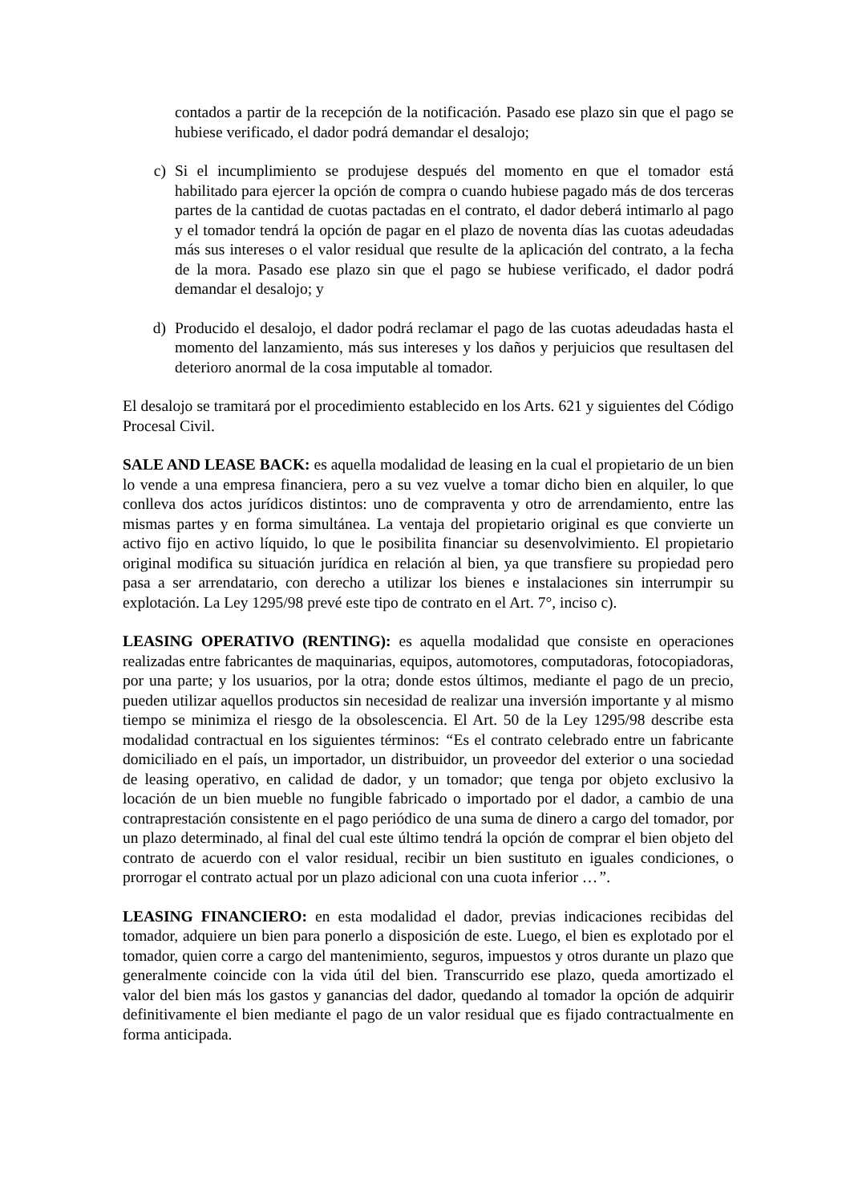contados a partir de la recepción de la notificación. Pasado ese plazo sin que el pago se hubiese verificado, el dador podrá demandar el desalojo;
c) Si el incumplimiento se produjese después del momento en que el tomador está habilitado para ejercer la opción de compra o cuando hubiese pagado más de dos terceras partes de la cantidad de cuotas pactadas en el contrato, el dador deberá intimarlo al pago y el tomador tendrá la opción de pagar en el plazo de noventa días las cuotas adeudadas más sus intereses o el valor residual que resulte de la aplicación del contrato, a la fecha de la mora. Pasado ese plazo sin que el pago se hubiese verificado, el dador podrá demandar el desalojo; y
d) Producido el desalojo, el dador podrá reclamar el pago de las cuotas adeudadas hasta el momento del lanzamiento, más sus intereses y los daños y perjuicios que resultasen del deterioro anormal de la cosa imputable al tomador.
El desalojo se tramitará por el procedimiento establecido en los Arts. 621 y siguientes del Código Procesal Civil.
SALE AND LEASE BACK: es aquella modalidad de leasing en la cual el propietario de un bien lo vende a una empresa financiera, pero a su vez vuelve a tomar dicho bien en alquiler, lo que conlleva dos actos jurídicos distintos: uno de compraventa y otro de arrendamiento, entre las mismas partes y en forma simultánea. La ventaja del propietario original es que convierte un activo fijo en activo líquido, lo que le posibilita financiar su desenvolvimiento. El propietario original modifica su situación jurídica en relación al bien, ya que transfiere su propiedad pero pasa a ser arrendatario, con derecho a utilizar los bienes e instalaciones sin interrumpir su explotación. La Ley 1295/98 prevé este tipo de contrato en el Art. 7°, inciso c).
LEASING OPERATIVO (RENTING): es aquella modalidad que consiste en operaciones realizadas entre fabricantes de maquinarias, equipos, automotores, computadoras, fotocopiadoras, por una parte; y los usuarios, por la otra; donde estos últimos, mediante el pago de un precio, pueden utilizar aquellos productos sin necesidad de realizar una inversión importante y al mismo tiempo se minimiza el riesgo de la obsolescencia. El Art. 50 de la Ley 1295/98 describe esta modalidad contractual en los siguientes términos: “Es el contrato celebrado entre un fabricante domiciliado en el país, un importador, un distribuidor, un proveedor del exterior o una sociedad de leasing operativo, en calidad de dador, y un tomador; que tenga por objeto exclusivo la locación de un bien mueble no fungible fabricado o importado por el dador, a cambio de una contraprestación consistente en el pago periódico de una suma de dinero a cargo del tomador, por un plazo determinado, al final del cual este último tendrá la opción de comprar el bien objeto del contrato de acuerdo con el valor residual, recibir un bien sustituto en iguales condiciones, o prorrogar el contrato actual por un plazo adicional con una cuota inferior …”.
LEASING FINANCIERO: en esta modalidad el dador, previas indicaciones recibidas del tomador, adquiere un bien para ponerlo a disposición de este. Luego, el bien es explotado por el tomador, quien corre a cargo del mantenimiento, seguros, impuestos y otros durante un plazo que generalmente coincide con la vida útil del bien. Transcurrido ese plazo, queda amortizado el valor del bien más los gastos y ganancias del dador, quedando al tomador la opción de adquirir definitivamente el bien mediante el pago de un valor residual que es fijado contractualmente en forma anticipada.